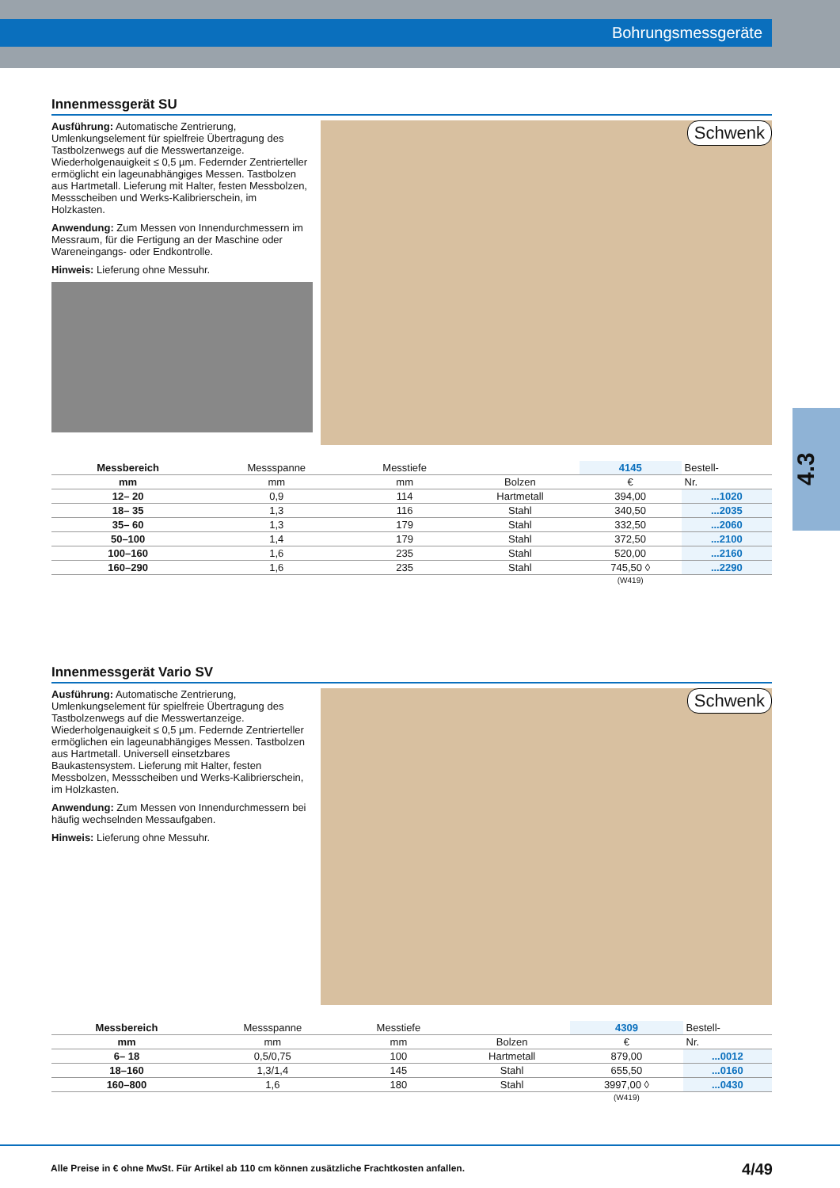Bohrungsmessgeräte
4.3
Innenmessgerät SU
Ausführung: Automatische Zentrierung, Umlenkungselement für spielfreie Übertragung des Tastbolzenwegs auf die Messwertanzeige. Wiederholgenauigkeit ≤ 0,5 µm. Federnder Zentrierteller ermöglicht ein lageunabhängiges Messen. Tastbolzen aus Hartmetall. Lieferung mit Halter, festen Messbolzen, Messscheiben und Werks-Kalibrierschein, im Holzkasten.
Anwendung: Zum Messen von Innendurchmessern im Messraum, für die Fertigung an der Maschine oder Wareneingangs- oder Endkontrolle.
Hinweis: Lieferung ohne Messuhr.
Schwenk
| Messbereich | Messspanne | Messtiefe | | 4145 | Bestell- |
| --- | --- | --- | --- | --- | --- |
| mm | mm | mm | Bolzen | € | Nr. |
| 12– 20 | 0,9 | 114 | Hartmetall | 394,00 | ...1020 |
| 18– 35 | 1,3 | 116 | Stahl | 340,50 | ...2035 |
| 35– 60 | 1,3 | 179 | Stahl | 332,50 | ...2060 |
| 50–100 | 1,4 | 179 | Stahl | 372,50 | ...2100 |
| 100–160 | 1,6 | 235 | Stahl | 520,00 | ...2160 |
| 160–290 | 1,6 | 235 | Stahl | 745,50 ◊ | ...2290 |
| | | | | (W419) | |
Innenmessgerät Vario SV
Ausführung: Automatische Zentrierung, Umlenkungselement für spielfreie Übertragung des Tastbolzenwegs auf die Messwertanzeige. Wiederholgenauigkeit ≤ 0,5 µm. Federnde Zentrierteller ermöglichen ein lageunabhängiges Messen. Tastbolzen aus Hartmetall. Universell einsetzbares Baukastensystem. Lieferung mit Halter, festen Messbolzen, Messscheiben und Werks-Kalibrierschein, im Holzkasten.
Anwendung: Zum Messen von Innendurchmessern bei häufig wechselnden Messaufgaben.
Hinweis: Lieferung ohne Messuhr.
Schwenk
| Messbereich | Messspanne | Messtiefe | | 4309 | Bestell- |
| --- | --- | --- | --- | --- | --- |
| mm | mm | mm | Bolzen | € | Nr. |
| 6– 18 | 0,5/0,75 | 100 | Hartmetall | 879,00 | ...0012 |
| 18–160 | 1,3/1,4 | 145 | Stahl | 655,50 | ...0160 |
| 160–800 | 1,6 | 180 | Stahl | 3997,00 ◊ | ...0430 |
| | | | | (W419) | |
Alle Preise in € ohne MwSt. Für Artikel ab 110 cm können zusätzliche Frachtkosten anfallen. 4/49